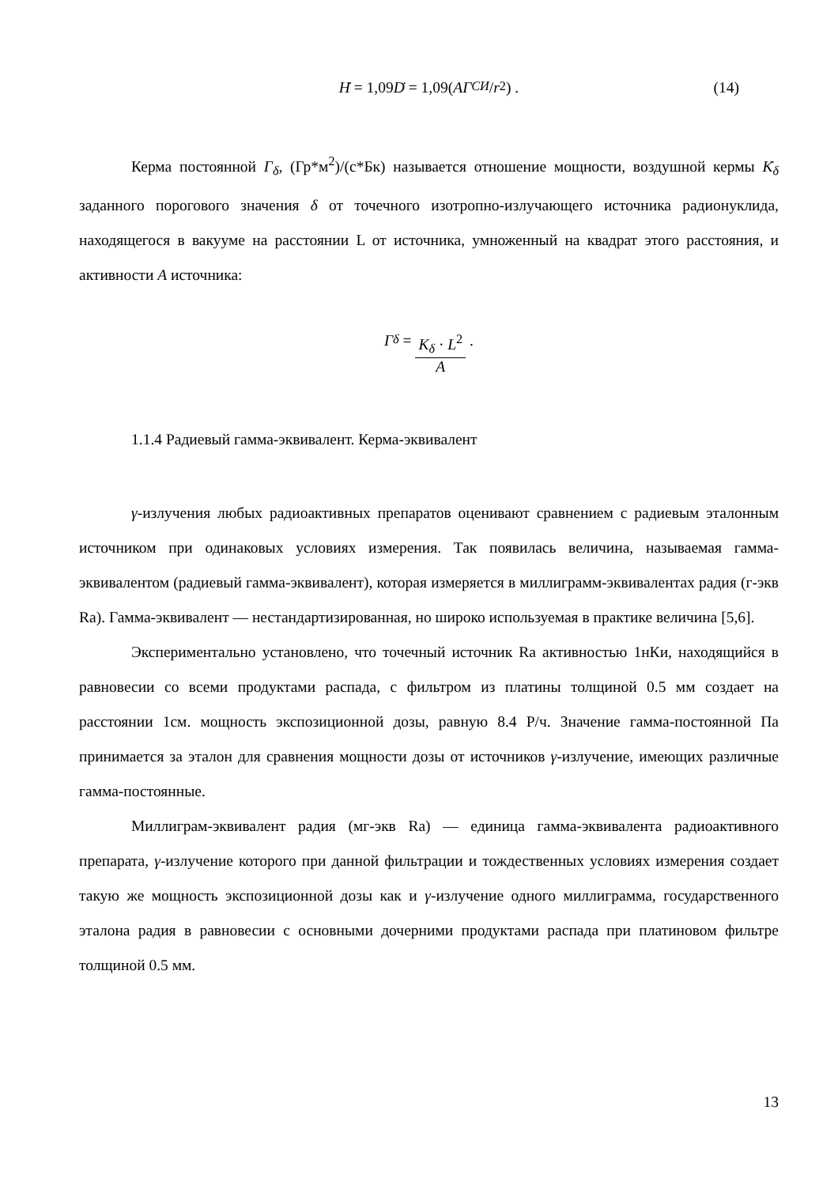H ̇ = 1,09 D ̇ = 1,09(AГ<sub>СИ</sub> / r<sup>2</sup>) . (14)
Керма постоянной Г<sub>δ</sub>, (Гр*м<sup>2</sup>)/(с*Бк) называется отношение мощности, воздушной кермы K̇<sub>δ</sub> заданного порогового значения δ от точечного изотропно-излучающего источника радионуклида, находящегося в вакууме на расстоянии L от источника, умноженный на квадрат этого расстояния, и активности A источника:
Г<sub>δ</sub> = K<sub>δ</sub> · L<sup>2</sup> A .
1.1.4 Радиевый гамма-эквивалент. Керма-эквивалент
γ-излучения любых радиоактивных препаратов оценивают сравнением с радиевым эталонным источником при одинаковых условиях измерения. Так появилась величина, называемая гамма-эквивалентом (радиевый гамма-эквивалент), которая измеряется в миллиграмм-эквивалентах радия (г-экв Ra). Гамма-эквивалент — нестандартизированная, но широко используемая в практике величина [5,6].
Экспериментально установлено, что точечный источник Ra активностью 1нКи, находящийся в равновесии со всеми продуктами распада, с фильтром из платины толщиной 0.5 мм создает на расстоянии 1см. мощность экспозиционной дозы, равную 8.4 Р/ч. Значение гамма-постоянной Па принимается за эталон для сравнения мощности дозы от источников γ-излучение, имеющих различные гамма-постоянные.
Миллиграм-эквивалент радия (мг-экв Ra) — единица гамма-эквивалента радиоактивного препарата, γ-излучение которого при данной фильтрации и тождественных условиях измерения создает такую же мощность экспозиционной дозы как и γ-излучение одного миллиграмма, государственного эталона радия в равновесии с основными дочерними продуктами распада при платиновом фильтре толщиной 0.5 мм.
13